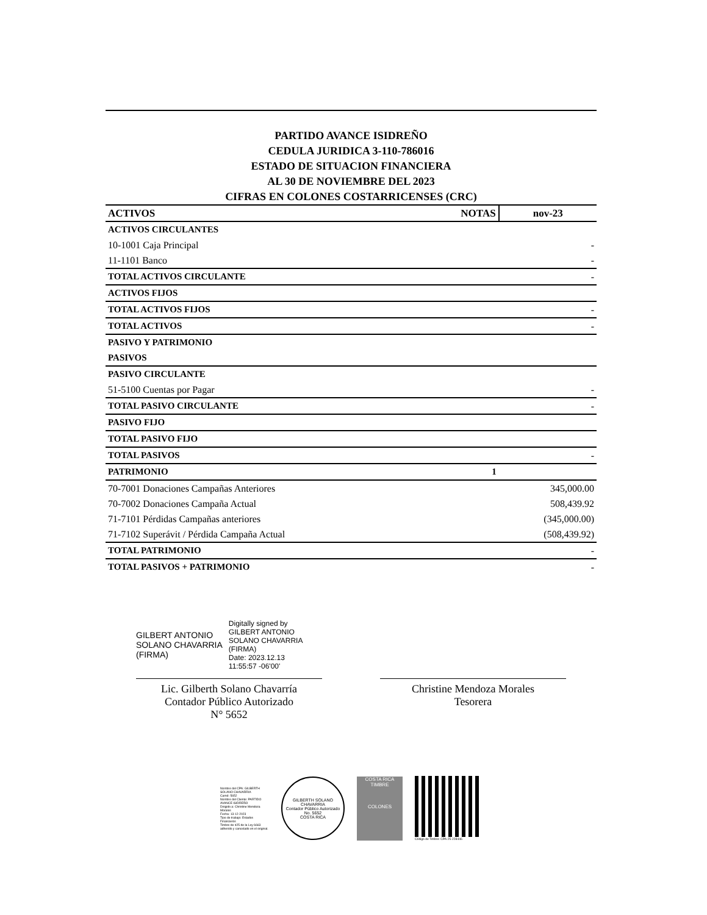PARTIDO AVANCE ISIDREÑO
CEDULA JURIDICA 3-110-786016
ESTADO DE SITUACION FINANCIERA
AL 30 DE NOVIEMBRE DEL 2023
CIFRAS EN COLONES COSTARRICENSES (CRC)
| ACTIVOS | NOTAS | nov-23 |
| --- | --- | --- |
| ACTIVOS CIRCULANTES | | |
| 10-1001 Caja Principal | | - |
| 11-1101 Banco | | - |
| TOTAL ACTIVOS CIRCULANTE | | - |
| ACTIVOS FIJOS | | |
| TOTAL ACTIVOS FIJOS | | - |
| TOTAL ACTIVOS | | - |
| PASIVO Y PATRIMONIO | | |
| PASIVOS | | |
| PASIVO CIRCULANTE | | |
| 51-5100 Cuentas por Pagar | | - |
| TOTAL PASIVO CIRCULANTE | | - |
| PASIVO FIJO | | |
| TOTAL PASIVO FIJO | | |
| TOTAL PASIVOS | | - |
| PATRIMONIO | 1 | |
| 70-7001 Donaciones Campañas Anteriores | | 345,000.00 |
| 70-7002 Donaciones Campaña Actual | | 508,439.92 |
| 71-7101 Pérdidas Campañas anteriores | | (345,000.00) |
| 71-7102 Superávit / Pérdida Campaña Actual | | (508,439.92) |
| TOTAL PATRIMONIO | | - |
| TOTAL PASIVOS + PATRIMONIO | | - |
GILBERT ANTONIO
SOLANO CHAVARRIA
(FIRMA)
Digitally signed by
GILBERT ANTONIO
SOLANO CHAVARRIA
(FIRMA)
Date: 2023.12.13
11:55:57 -06'00'
Lic. Gilberth Solano Chavarría
Contador Público Autorizado
N° 5652
Christine Mendoza Morales
Tesorera
Nombre del CPA: GILBERTH SOLANO CHAVARRIA
Carné: 5652
Nombre del Cliente: PARTIDO AVANCE ISIDREÑO
Dirigido a: Christine Mendoza Morales
Fecha: 13-12-2023
Tipo de trabajo: Estados Financieros
Timbre de ¢25 de la Ley 6663 adherido y cancelado en el original.
GILBERTH SOLANO CHAVARRIA
Contador Público Autorizado No. 5652
COSTA RICA
COSTA RICA TIMBRE
COLONES
Código de Timbre: CPA-25-228446